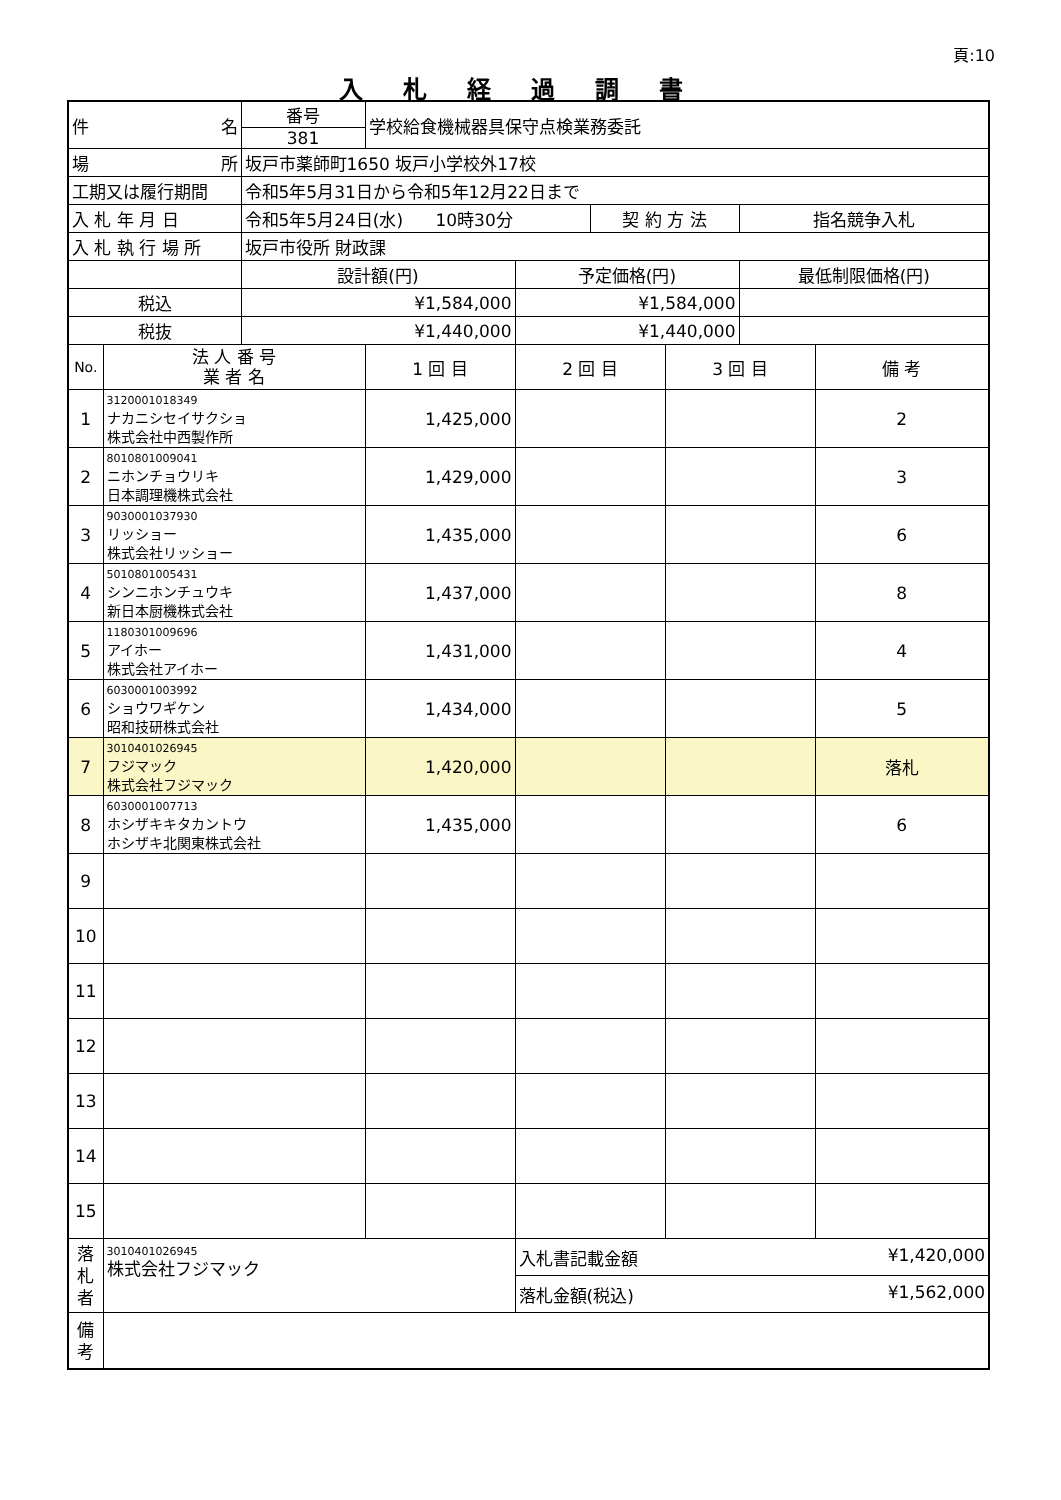頁:10
入札経過調書
| 件 名 | | 番号 | 学校給食機械器具保守点検業務委託 | | | | | |
| | | 381 | | | | | | |
| 場 所 | | 坂戸市薬師町1650 坂戸小学校外17校 | | | | | | |
| 工期又は履行期間 | | 令和5年5月31日から令和5年12月22日まで | | | | | | |
| 入 札 年 月 日 | | 令和5年5月24日(水) 10時30分 | | | 契 約 方 法 | | 指名競争入札 | |
| 入 札 執 行 場 所 | | 坂戸市役所 財政課 | | | | | | |
| | | 設計額(円) | | 予定価格(円) | | | 最低制限価格(円) | |
| 税込 | | ¥1,584,000 | | ¥1,584,000 | | | | |
| 税抜 | | ¥1,440,000 | | ¥1,440,000 | | | | |
| No. | 法 人 番 号 業 者 名 | | 1 回 目 | 2 回 目 | | 3 回 目 | | 備 考 |
| 1 | 3120001018349 ナカニシセイサクショ 株式会社中西製作所 | | 1,425,000 | | | | | 2 |
| 2 | 8010801009041 ニホンチョウリキ 日本調理機株式会社 | | 1,429,000 | | | | | 3 |
| 3 | 9030001037930 リッショー 株式会社リッショー | | 1,435,000 | | | | | 6 |
| 4 | 5010801005431 シンニホンチュウキ 新日本厨機株式会社 | | 1,437,000 | | | | | 8 |
| 5 | 1180301009696 アイホー 株式会社アイホー | | 1,431,000 | | | | | 4 |
| 6 | 6030001003992 ショウワギケン 昭和技研株式会社 | | 1,434,000 | | | | | 5 |
| 7 | 3010401026945 フジマック 株式会社フジマック | | 1,420,000 | | | | | 落札 |
| 8 | 6030001007713 ホシザキキタカントウ ホシザキ北関東株式会社 | | 1,435,000 | | | | | 6 |
| 9 | | | | | | | | |
| 10 | | | | | | | | |
| 11 | | | | | | | | |
| 12 | | | | | | | | |
| 13 | | | | | | | | |
| 14 | | | | | | | | |
| 15 | | | | | | | | |
| 落 札 者 | 3010401026945 株式会社フジマック | | | 入札書記載金額 ¥1,420,000 | | | | |
| | | | | 落札金額(税込) ¥1,562,000 | | | | |
| 備 考 | | | | | | | | |